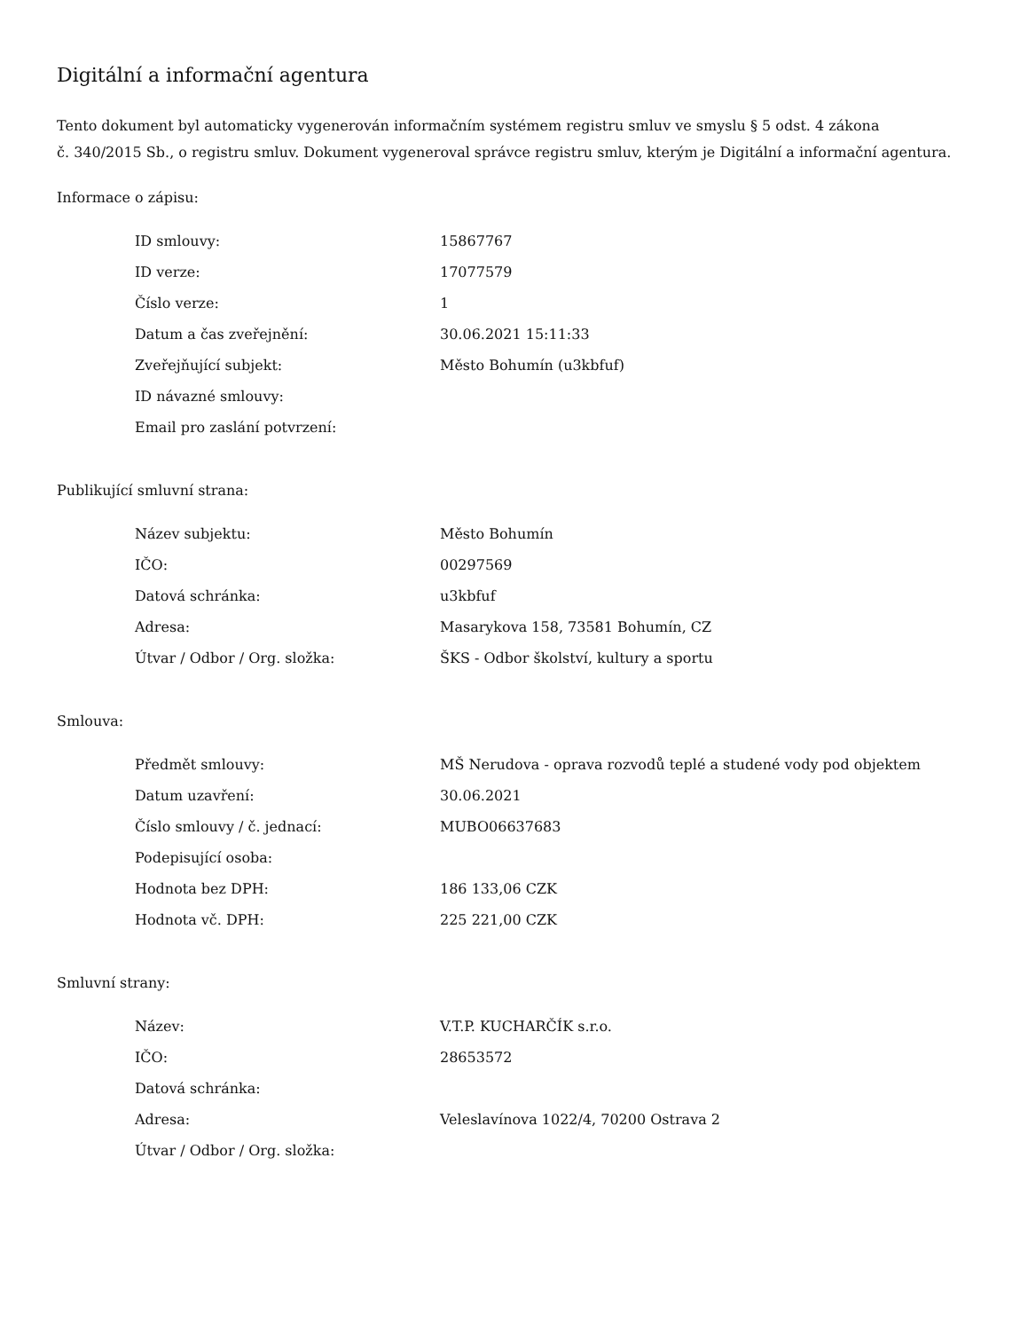Digitální a informační agentura
Tento dokument byl automaticky vygenerován informačním systémem registru smluv ve smyslu § 5 odst. 4 zákona
č. 340/2015 Sb., o registru smluv. Dokument vygeneroval správce registru smluv, kterým je Digitální a informační agentura.
Informace o zápisu:
| ID smlouvy: | 15867767 |
| ID verze: | 17077579 |
| Číslo verze: | 1 |
| Datum a čas zveřejnění: | 30.06.2021 15:11:33 |
| Zveřejňující subjekt: | Město Bohumín (u3kbfuf) |
| ID návazné smlouvy: | |
| Email pro zaslání potvrzení: | |
Publikující smluvní strana:
| Název subjektu: | Město Bohumín |
| IČO: | 00297569 |
| Datová schránka: | u3kbfuf |
| Adresa: | Masarykova 158, 73581 Bohumín, CZ |
| Útvar / Odbor / Org. složka: | ŠKS - Odbor školství, kultury a sportu |
Smlouva:
| Předmět smlouvy: | MŠ Nerudova - oprava rozvodů teplé a studené vody pod objektem |
| Datum uzavření: | 30.06.2021 |
| Číslo smlouvy / č. jednací: | MUBO06637683 |
| Podepisující osoba: | |
| Hodnota bez DPH: | 186 133,06 CZK |
| Hodnota vč. DPH: | 225 221,00 CZK |
Smluvní strany:
| Název: | V.T.P. KUCHARČÍK s.r.o. |
| IČO: | 28653572 |
| Datová schránka: | |
| Adresa: | Veleslavínova 1022/4, 70200 Ostrava 2 |
| Útvar / Odbor / Org. složka: | |